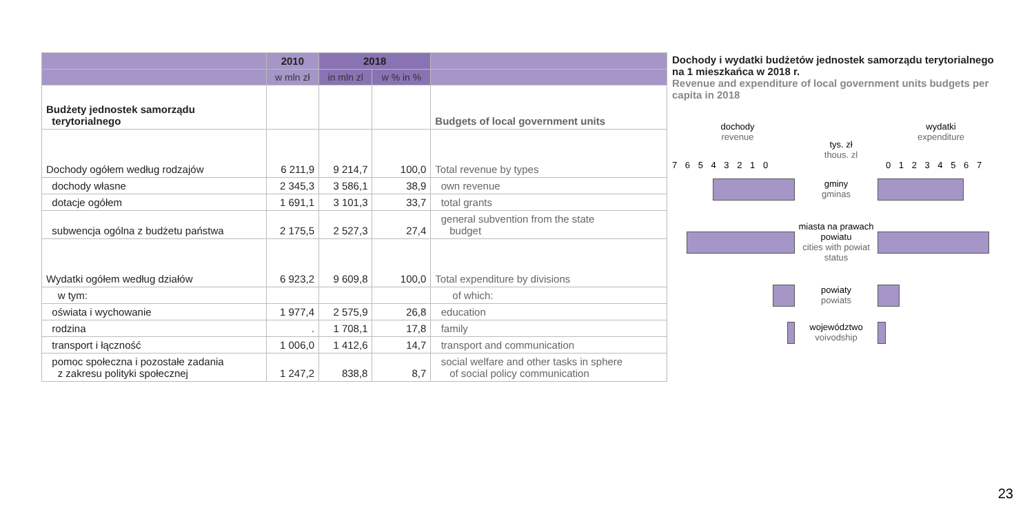| | 2010 | 2018 | | |
| --- | --- | --- | --- | --- |
| | w mln zł | in mln zl | w % in % | |
| Budżety jednostek samorządu terytorialnego | | | | Budgets of local government units |
| Dochody ogółem według rodzajów | 6 211,9 | 9 214,7 | 100,0 | Total revenue by types |
| dochody własne | 2 345,3 | 3 586,1 | 38,9 | own revenue |
| dotacje ogółem | 1 691,1 | 3 101,3 | 33,7 | total grants |
| subwencja ogólna z budżetu państwa | 2 175,5 | 2 527,3 | 27,4 | general subvention from the state budget |
| Wydatki ogółem według działów | 6 923,2 | 9 609,8 | 100,0 | Total expenditure by divisions |
| w tym: | | | | of which: |
| oświata i wychowanie | 1 977,4 | 2 575,9 | 26,8 | education |
| rodzina | . | 1 708,1 | 17,8 | family |
| transport i łączność | 1 006,0 | 1 412,6 | 14,7 | transport and communication |
| pomoc społeczna i pozostałe zadania z zakresu polityki społecznej | 1 247,2 | 838,8 | 8,7 | social welfare and other tasks in sphere of social policy communication |
Dochody i wydatki budżetów jednostek samorządu terytorialnego na 1 mieszkańca w 2018 r.
Revenue and expenditure of local government units budgets per capita in 2018
dochody
revenue
tys. zł
thous. zl
wydatki
expenditure
7 6 5 4 3 2 1 0 0 1 2 3 4 5 6 7
gminy
gminas
miasta na prawach powiatu
cities with powiat status
powiaty
powiats
województwo
voivodship
23